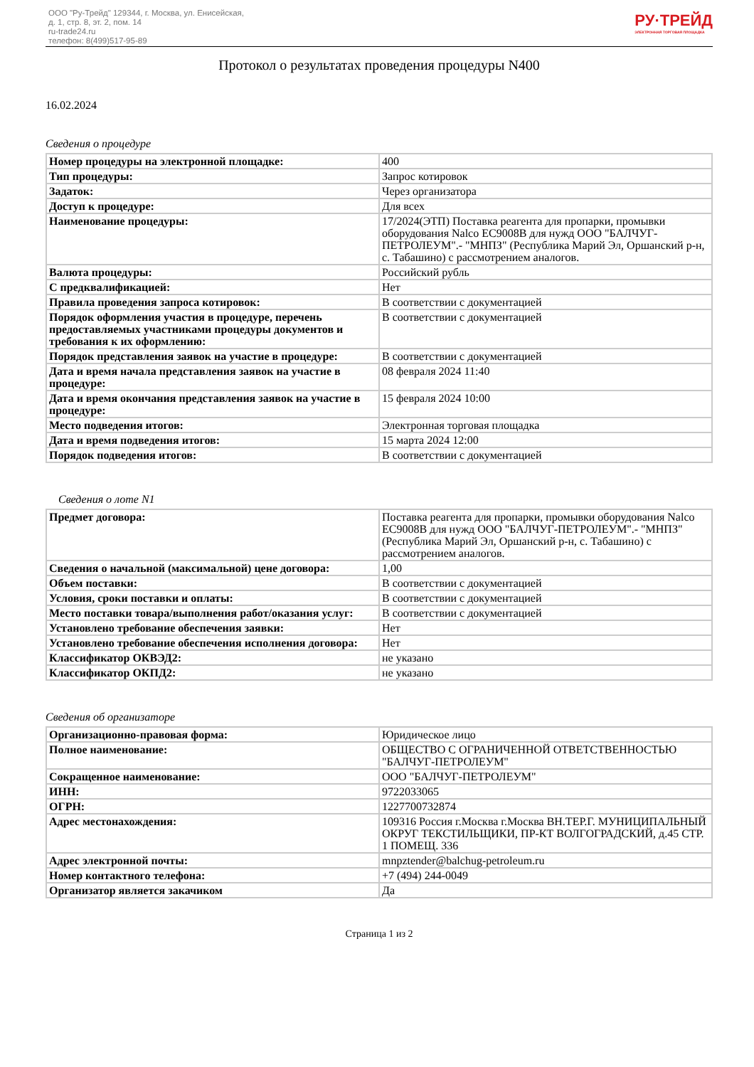ООО "Ру-Трейд" 129344, г. Москва, ул. Енисейская,
д. 1, стр. 8, эт. 2, пом. 14
ru-trade24.ru
телефон: 8(499)517-95-89
РУ·ТРЕЙД
ЭЛЕКТРОННАЯ ТОРГОВАЯ ПЛОЩАДКА
Протокол о результатах проведения процедуры N400
16.02.2024
Сведения о процедуре
| Номер процедуры на электронной площадке: | 400 |
| Тип процедуры: | Запрос котировок |
| Задаток: | Через организатора |
| Доступ к процедуре: | Для всех |
| Наименование процедуры: | 17/2024(ЭТП) Поставка реагента для пропарки, промывки оборудования Nalco EC9008B для нужд ООО "БАЛЧУГ-ПЕТРОЛЕУМ".- "МНПЗ" (Республика Марий Эл, Оршанский р-н, с. Табашино) с рассмотрением аналогов. |
| Валюта процедуры: | Российский рубль |
| С предквалификацией: | Нет |
| Правила проведения запроса котировок: | В соответствии с документацией |
| Порядок оформления участия в процедуре, перечень предоставляемых участниками процедуры документов и требования к их оформлению: | В соответствии с документацией |
| Порядок представления заявок на участие в процедуре: | В соответствии с документацией |
| Дата и время начала представления заявок на участие в процедуре: | 08 февраля 2024 11:40 |
| Дата и время окончания представления заявок на участие в процедуре: | 15 февраля 2024 10:00 |
| Место подведения итогов: | Электронная торговая площадка |
| Дата и время подведения итогов: | 15 марта 2024 12:00 |
| Порядок подведения итогов: | В соответствии с документацией |
Сведения о лоте N1
| Предмет договора: | Поставка реагента для пропарки, промывки оборудования Nalco EC9008B для нужд ООО "БАЛЧУГ-ПЕТРОЛЕУМ".- "МНПЗ" (Республика Марий Эл, Оршанский р-н, с. Табашино) с рассмотрением аналогов. |
| Сведения о начальной (максимальной) цене договора: | 1,00 |
| Объем поставки: | В соответствии с документацией |
| Условия, сроки поставки и оплаты: | В соответствии с документацией |
| Место поставки товара/выполнения работ/оказания услуг: | В соответствии с документацией |
| Установлено требование обеспечения заявки: | Нет |
| Установлено требование обеспечения исполнения договора: | Нет |
| Классификатор ОКВЭД2: | не указано |
| Классификатор ОКПД2: | не указано |
Сведения об организаторе
| Организационно-правовая форма: | Юридическое лицо |
| Полное наименование: | ОБЩЕСТВО С ОГРАНИЧЕННОЙ ОТВЕТСТВЕННОСТЬЮ "БАЛЧУГ-ПЕТРОЛЕУМ" |
| Сокращенное наименование: | ООО "БАЛЧУГ-ПЕТРОЛЕУМ" |
| ИНН: | 9722033065 |
| ОГРН: | 1227700732874 |
| Адрес местонахождения: | 109316 Россия г.Москва г.Москва ВН.ТЕР.Г. МУНИЦИПАЛЬНЫЙ ОКРУГ ТЕКСТИЛЬЩИКИ, ПР-КТ ВОЛГОГРАДСКИЙ, д.45 СТР. 1 ПОМЕЩ. 336 |
| Адрес электронной почты: | mnpztender@balchug-petroleum.ru |
| Номер контактного телефона: | +7 (494) 244-0049 |
| Организатор является закачиком | Да |
Страница 1 из 2